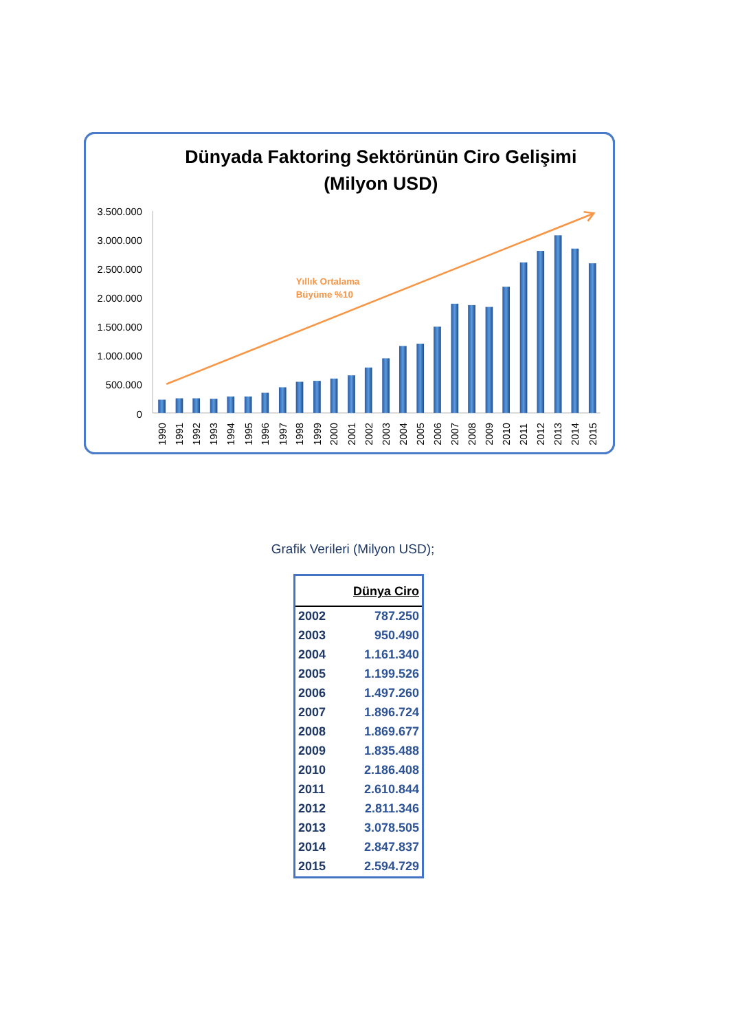Dünyada Faktoring Sektörünün Ciro Gelişimi
(Milyon USD)
3.500.000
3.000.000
2.500.000
2.000.000
1.500.000
1.000.000
500.000
0
Yıllık Ortalama
Büyüme %10
1990
1991
1992
1993
1994
1995
1996
1997
1998
1999
2000
2001
2002
2003
2004
2005
2006
2007
2008
2009
2010
2011
2012
2013
2014
2015
Grafik Verileri (Milyon USD);
| | Dünya Ciro |
| --- | --- |
| 2002 | 787.250 |
| 2003 | 950.490 |
| 2004 | 1.161.340 |
| 2005 | 1.199.526 |
| 2006 | 1.497.260 |
| 2007 | 1.896.724 |
| 2008 | 1.869.677 |
| 2009 | 1.835.488 |
| 2010 | 2.186.408 |
| 2011 | 2.610.844 |
| 2012 | 2.811.346 |
| 2013 | 3.078.505 |
| 2014 | 2.847.837 |
| 2015 | 2.594.729 |